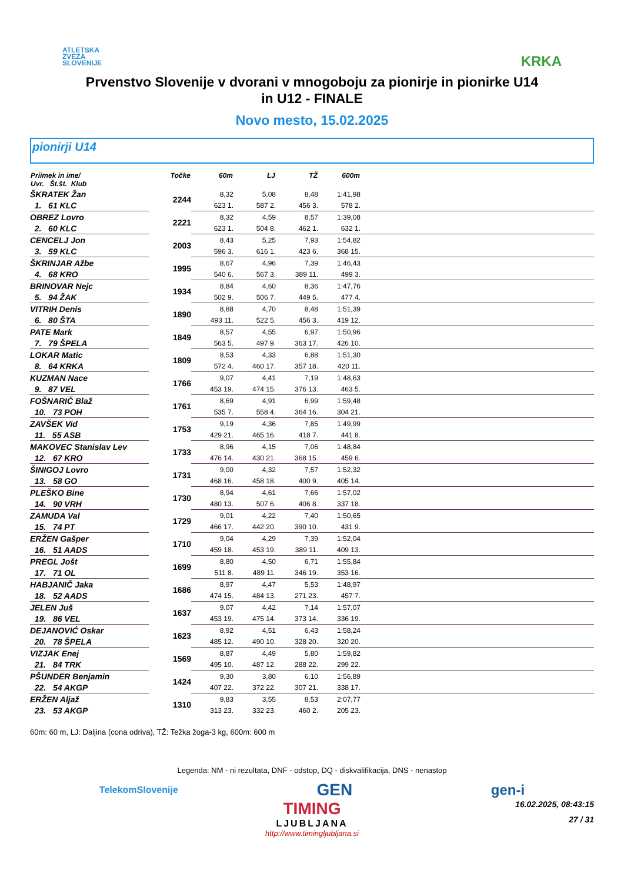ATLETSKA
ZVEZA
SLOVENIJE
KRKA
Prvenstvo Slovenije v dvorani v mnogoboju za pionirje in pionirke U14
in U12 - FINALE
Novo mesto, 15.02.2025
pionirji U14
| Priimek in ime/ Uvr. Št.št. Klub | Točke | 60m | LJ | TŽ | 600m | |
| --- | --- | --- | --- | --- | --- | --- |
| ŠKRATEK Žan | 2244 | 8,32 | 5,08 | 8,48 | 1:41,98 | |
| 1. 61 KLC | | 623 1. | 587 2. | 456 3. | 578 2. | |
| OBREZ Lovro | 2221 | 8,32 | 4,59 | 8,57 | 1:39,08 | |
| 2. 60 KLC | | 623 1. | 504 8. | 462 1. | 632 1. | |
| CENCELJ Jon | 2003 | 8,43 | 5,25 | 7,93 | 1:54,82 | |
| 3. 59 KLC | | 596 3. | 616 1. | 423 6. | 368 15. | |
| ŠKRINJAR Ažbe | 1995 | 8,67 | 4,96 | 7,39 | 1:46,43 | |
| 4. 68 KRO | | 540 6. | 567 3. | 389 11. | 499 3. | |
| BRINOVAR Nejc | 1934 | 8,84 | 4,60 | 8,36 | 1:47,76 | |
| 5. 94 ŽAK | | 502 9. | 506 7. | 449 5. | 477 4. | |
| VITRIH Denis | 1890 | 8,88 | 4,70 | 8,48 | 1:51,39 | |
| 6. 80 ŠTA | | 493 11. | 522 5. | 456 3. | 419 12. | |
| PATE Mark | 1849 | 8,57 | 4,55 | 6,97 | 1:50,96 | |
| 7. 79 ŠPELA | | 563 5. | 497 9. | 363 17. | 426 10. | |
| LOKAR Matic | 1809 | 8,53 | 4,33 | 6,88 | 1:51,30 | |
| 8. 64 KRKA | | 572 4. | 460 17. | 357 18. | 420 11. | |
| KUZMAN Nace | 1766 | 9,07 | 4,41 | 7,19 | 1:48,63 | |
| 9. 87 VEL | | 453 19. | 474 15. | 376 13. | 463 5. | |
| FOŠNARIČ Blaž | 1761 | 8,69 | 4,91 | 6,99 | 1:59,48 | |
| 10. 73 POH | | 535 7. | 558 4. | 364 16. | 304 21. | |
| ZAVŠEK Vid | 1753 | 9,19 | 4,36 | 7,85 | 1:49,99 | |
| 11. 55 ASB | | 429 21. | 465 16. | 418 7. | 441 8. | |
| MAKOVEC Stanislav Lev | 1733 | 8,96 | 4,15 | 7,06 | 1:48,84 | |
| 12. 67 KRO | | 476 14. | 430 21. | 368 15. | 459 6. | |
| ŠINIGOJ Lovro | 1731 | 9,00 | 4,32 | 7,57 | 1:52,32 | |
| 13. 58 GO | | 468 16. | 458 18. | 400 9. | 405 14. | |
| PLEŠKO Bine | 1730 | 8,94 | 4,61 | 7,66 | 1:57,02 | |
| 14. 90 VRH | | 480 13. | 507 6. | 406 8. | 337 18. | |
| ZAMUDA Val | 1729 | 9,01 | 4,22 | 7,40 | 1:50,65 | |
| 15. 74 PT | | 466 17. | 442 20. | 390 10. | 431 9. | |
| ERŽEN Gašper | 1710 | 9,04 | 4,29 | 7,39 | 1:52,04 | |
| 16. 51 AADS | | 459 18. | 453 19. | 389 11. | 409 13. | |
| PREGL Jošt | 1699 | 8,80 | 4,50 | 6,71 | 1:55,84 | |
| 17. 71 OL | | 511 8. | 489 11. | 346 19. | 353 16. | |
| HABJANIČ Jaka | 1686 | 8,97 | 4,47 | 5,53 | 1:48,97 | |
| 18. 52 AADS | | 474 15. | 484 13. | 271 23. | 457 7. | |
| JELEN Juš | 1637 | 9,07 | 4,42 | 7,14 | 1:57,07 | |
| 19. 86 VEL | | 453 19. | 475 14. | 373 14. | 336 19. | |
| DEJANOVIĆ Oskar | 1623 | 8,92 | 4,51 | 6,43 | 1:58,24 | |
| 20. 78 ŠPELA | | 485 12. | 490 10. | 328 20. | 320 20. | |
| VIZJAK Enej | 1569 | 8,87 | 4,49 | 5,80 | 1:59,82 | |
| 21. 84 TRK | | 495 10. | 487 12. | 288 22. | 299 22. | |
| PŠUNDER Benjamin | 1424 | 9,30 | 3,80 | 6,10 | 1:56,89 | |
| 22. 54 AKGP | | 407 22. | 372 22. | 307 21. | 338 17. | |
| ERŽEN Aljaž | 1310 | 9,83 | 3,55 | 8,53 | 2:07,77 | |
| 23. 53 AKGP | | 313 23. | 332 23. | 460 2. | 205 23. | |
60m: 60 m, LJ: Daljina (cona odriva), TŽ: Težka žoga-3 kg, 600m: 600 m
Legenda: NM - ni rezultata, DNF - odstop, DQ - diskvalifikacija, DNS - nenastop
TelekomSlovenije GEN gen-i
TIMING
LJUBLJANA
http://www.timingljubljana.si
16.02.2025, 08:43:15
27 / 31